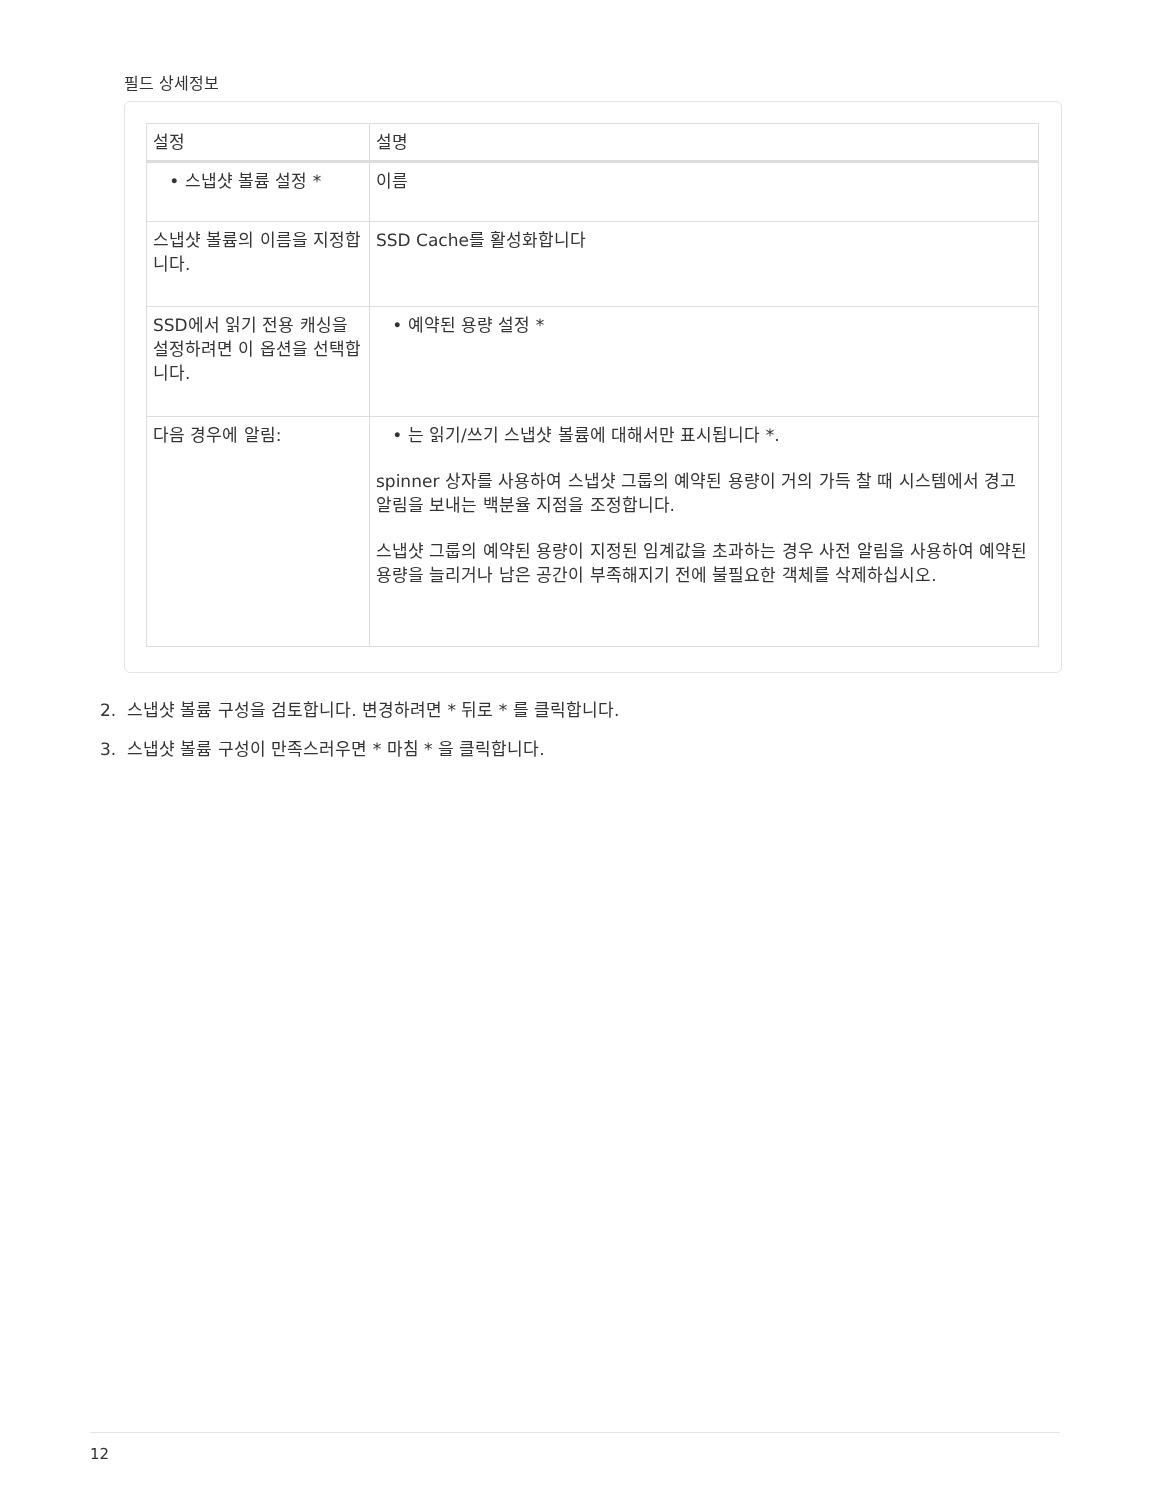필드 상세정보
| 설정 | 설명 |
| --- | --- |
| • 스냅샷 볼륨 설정 * | 이름 |
| 스냅샷 볼륨의 이름을 지정합니다. | SSD Cache를 활성화합니다 |
| SSD에서 읽기 전용 캐싱을 설정하려면 이 옵션을 선택합니다. | • 예약된 용량 설정 * |
| 다음 경우에 알림: | • 는 읽기/쓰기 스냅샷 볼륨에 대해서만 표시됩니다 *. spinner 상자를 사용하여 스냅샷 그룹의 예약된 용량이 거의 가득 찰 때 시스템에서 경고 알림을 보내는 백분율 지점을 조정합니다. 스냅샷 그룹의 예약된 용량이 지정된 임계값을 초과하는 경우 사전 알림을 사용하여 예약된 용량을 늘리거나 남은 공간이 부족해지기 전에 불필요한 객체를 삭제하십시오. |
2. 스냅샷 볼륨 구성을 검토합니다. 변경하려면 * 뒤로 * 를 클릭합니다.
3. 스냅샷 볼륨 구성이 만족스러우면 * 마침 * 을 클릭합니다.
12